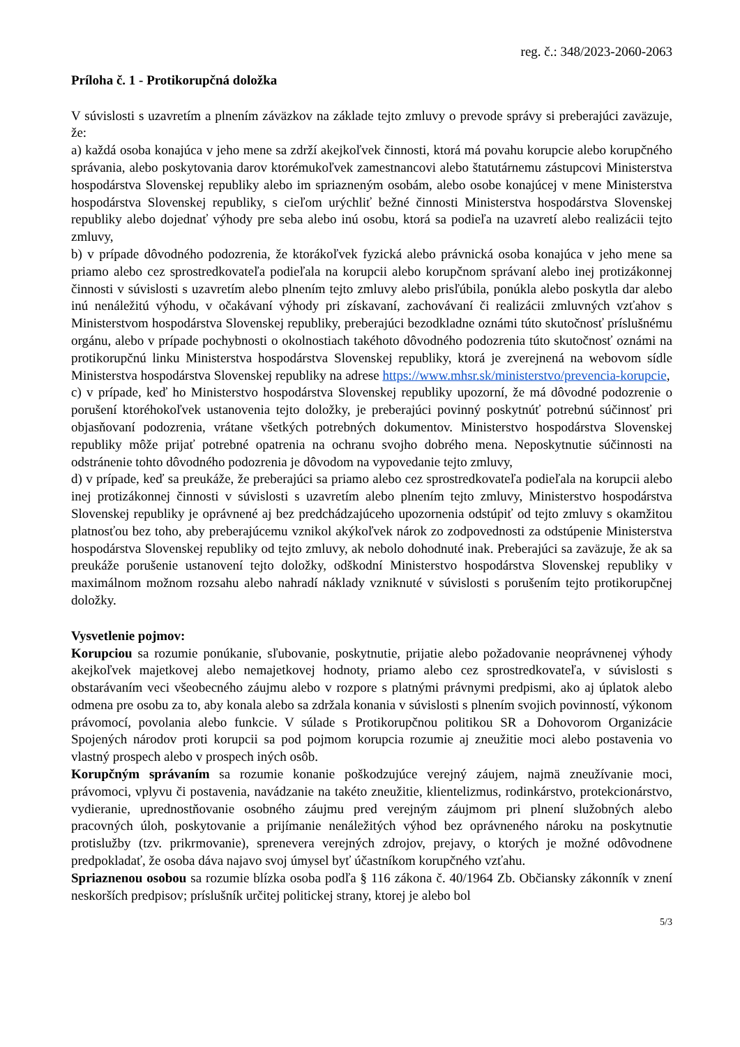reg. č.: 348/2023-2060-2063
Príloha č. 1 - Protikorupčná doložka
V súvislosti s uzavretím a plnením záväzkov na základe tejto zmluvy o prevode správy si preberajúci zaväzuje, že:
a) každá osoba konajúca v jeho mene sa zdrží akejkoľvek činnosti, ktorá má povahu korupcie alebo korupčného správania, alebo poskytovania darov ktorémukoľvek zamestnancovi alebo štatutárnemu zástupcovi Ministerstva hospodárstva Slovenskej republiky alebo im spriazneným osobám, alebo osobe konajúcej v mene Ministerstva hospodárstva Slovenskej republiky, s cieľom urýchliť bežné činnosti Ministerstva hospodárstva Slovenskej republiky alebo dojednať výhody pre seba alebo inú osobu, ktorá sa podieľa na uzavretí alebo realizácii tejto zmluvy,
b) v prípade dôvodného podozrenia, že ktorákoľvek fyzická alebo právnická osoba konajúca v jeho mene sa priamo alebo cez sprostredkovateľa podieľala na korupcii alebo korupčnom správaní alebo inej protizákonnej činnosti v súvislosti s uzavretím alebo plnením tejto zmluvy alebo prisľúbila, ponúkla alebo poskytla dar alebo inú nenáležitú výhodu, v očakávaní výhody pri získavaní, zachovávaní či realizácii zmluvných vzťahov s Ministerstvom hospodárstva Slovenskej republiky, preberajúci bezodkladne oznámi túto skutočnosť príslušnému orgánu, alebo v prípade pochybnosti o okolnostiach takéhoto dôvodného podozrenia túto skutočnosť oznámi na protikorupčnú linku Ministerstva hospodárstva Slovenskej republiky, ktorá je zverejnená na webovom sídle Ministerstva hospodárstva Slovenskej republiky na adrese https://www.mhsr.sk/ministerstvo/prevencia-korupcie,
c) v prípade, keď ho Ministerstvo hospodárstva Slovenskej republiky upozorní, že má dôvodné podozrenie o porušení ktoréhokoľvek ustanovenia tejto doložky, je preberajúci povinný poskytnúť potrebnú súčinnosť pri objasňovaní podozrenia, vrátane všetkých potrebných dokumentov. Ministerstvo hospodárstva Slovenskej republiky môže prijať potrebné opatrenia na ochranu svojho dobrého mena. Neposkytnutie súčinnosti na odstránenie tohto dôvodného podozrenia je dôvodom na vypovedanie tejto zmluvy,
d) v prípade, keď sa preukáže, že preberajúci sa priamo alebo cez sprostredkovateľa podieľala na korupcii alebo inej protizákonnej činnosti v súvislosti s uzavretím alebo plnením tejto zmluvy, Ministerstvo hospodárstva Slovenskej republiky je oprávnené aj bez predchádzajúceho upozornenia odstúpiť od tejto zmluvy s okamžitou platnosťou bez toho, aby preberajúcemu vznikol akýkoľvek nárok zo zodpovednosti za odstúpenie Ministerstva hospodárstva Slovenskej republiky od tejto zmluvy, ak nebolo dohodnuté inak. Preberajúci sa zaväzuje, že ak sa preukáže porušenie ustanovení tejto doložky, odškodní Ministerstvo hospodárstva Slovenskej republiky v maximálnom možnom rozsahu alebo nahradí náklady vzniknuté v súvislosti s porušením tejto protikorupčnej doložky.
Vysvetlenie pojmov:
Korupciou sa rozumie ponúkanie, sľubovanie, poskytnutie, prijatie alebo požadovanie neoprávnenej výhody akejkoľvek majetkovej alebo nemajetkovej hodnoty, priamo alebo cez sprostredkovateľa, v súvislosti s obstarávaním veci všeobecného záujmu alebo v rozpore s platnými právnymi predpismi, ako aj úplatok alebo odmena pre osobu za to, aby konala alebo sa zdržala konania v súvislosti s plnením svojich povinností, výkonom právomocí, povolania alebo funkcie. V súlade s Protikorupčnou politikou SR a Dohovorom Organizácie Spojených národov proti korupcii sa pod pojmom korupcia rozumie aj zneužitie moci alebo postavenia vo vlastný prospech alebo v prospech iných osôb.
Korupčným správaním sa rozumie konanie poškodzujúce verejný záujem, najmä zneužívanie moci, právomoci, vplyvu či postavenia, navádzanie na takéto zneužitie, klientelizmus, rodinkárstvo, protekcionárstvo, vydieranie, uprednostňovanie osobného záujmu pred verejným záujmom pri plnení služobných alebo pracovných úloh, poskytovanie a prijímanie nenáležitých výhod bez oprávneného nároku na poskytnutie protislužby (tzv. prikrmovanie), sprenevera verejných zdrojov, prejavy, o ktorých je možné odôvodnene predpokladať, že osoba dáva najavo svoj úmysel byť účastníkom korupčného vzťahu.
Spriaznenou osobou sa rozumie blízka osoba podľa § 116 zákona č. 40/1964 Zb. Občiansky zákonník v znení neskorších predpisov; príslušník určitej politickej strany, ktorej je alebo bol
5/3